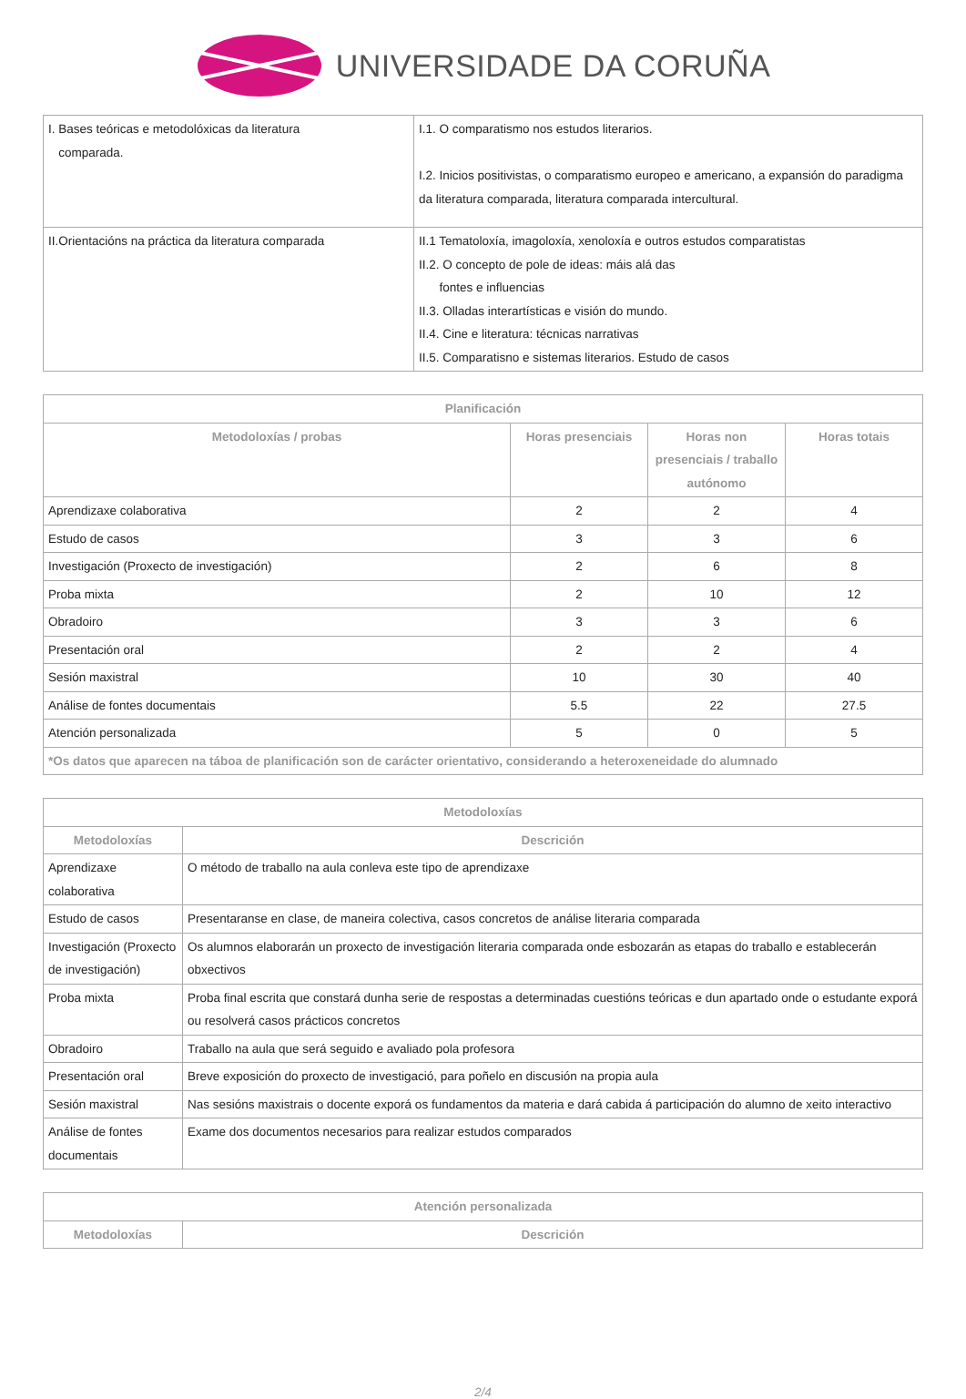UNIVERSIDADE DA CORUÑA
| I. Bases teóricas e metodolóxicas da literatura comparada. | I.1. O comparatismo nos estudos literarios. I.2. Inicios positivistas, o comparatismo europeo e americano, a expansión do paradigma da literatura comparada, literatura comparada intercultural. |
| II.Orientacións na práctica da literatura comparada | II.1 Tematoloxía, imagoloxía, xenoloxía e outros estudos comparatistas II.2. O concepto de pole de ideas: máis alá das fontes e influencias II.3. Olladas interartísticas e visión do mundo. II.4. Cine e literatura: técnicas narrativas II.5. Comparatisno e sistemas literarios. Estudo de casos |
| Planificación | | | |
| --- | --- | --- | --- |
| Metodoloxías / probas | Horas presenciais | Horas non presenciais / traballo autónomo | Horas totais |
| Aprendizaxe colaborativa | 2 | 2 | 4 |
| Estudo de casos | 3 | 3 | 6 |
| Investigación (Proxecto de investigación) | 2 | 6 | 8 |
| Proba mixta | 2 | 10 | 12 |
| Obradoiro | 3 | 3 | 6 |
| Presentación oral | 2 | 2 | 4 |
| Sesión maxistral | 10 | 30 | 40 |
| Análise de fontes documentais | 5.5 | 22 | 27.5 |
| Atención personalizada | 5 | 0 | 5 |
| *Os datos que aparecen na táboa de planificación son de carácter orientativo, considerando a heteroxeneidade do alumnado | | | |
| Metodoloxías | |
| --- | --- |
| Metodoloxías | Descrición |
| Aprendizaxe colaborativa | O método de traballo na aula conleva este tipo de aprendizaxe |
| Estudo de casos | Presentaranse en clase, de maneira colectiva, casos concretos de análise literaria comparada |
| Investigación (Proxecto de investigación) | Os alumnos elaborarán un proxecto de investigación literaria comparada onde esbozarán as etapas do traballo e establecerán obxectivos |
| Proba mixta | Proba final escrita que constará dunha serie de respostas a determinadas cuestións teóricas e dun apartado onde o estudante exporá ou resolverá casos prácticos concretos |
| Obradoiro | Traballo na aula que será seguido e avaliado pola profesora |
| Presentación oral | Breve exposición do proxecto de investigació, para poñelo en discusión na propia aula |
| Sesión maxistral | Nas sesións maxistrais o docente exporá os fundamentos da materia e dará cabida á participación do alumno de xeito interactivo |
| Análise de fontes documentais | Exame dos documentos necesarios para realizar estudos comparados |
| Atención personalizada | |
| --- | --- |
| Metodoloxías | Descrición |
2/4